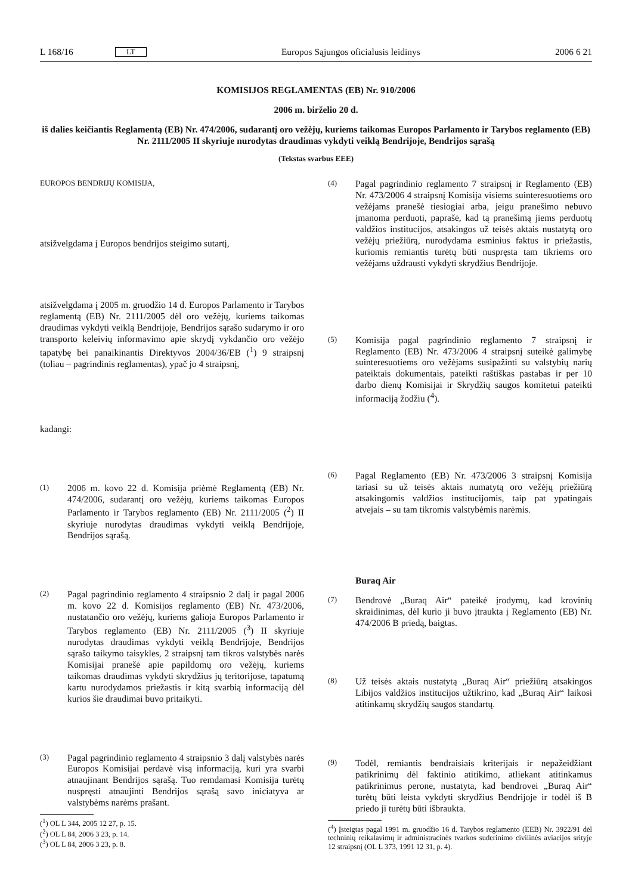L 168/16 LT Europos Sąjungos oficialusis leidinys 2006 6 21
KOMISIJOS REGLAMENTAS (EB) Nr. 910/2006
2006 m. birželio 20 d.
iš dalies keičiantis Reglamentą (EB) Nr. 474/2006, sudarantį oro vežėjų, kuriems taikomas Europos Parlamento ir Tarybos reglamento (EB) Nr. 2111/2005 II skyriuje nurodytas draudimas vykdyti veiklą Bendrijoje, Bendrijos sąrašą
(Tekstas svarbus EEE)
EUROPOS BENDRIJŲ KOMISIJA,
atsižvelgdama į Europos bendrijos steigimo sutartį,
atsižvelgdama į 2005 m. gruodžio 14 d. Europos Parlamento ir Tarybos reglamentą (EB) Nr. 2111/2005 dėl oro vežėjų, kuriems taikomas draudimas vykdyti veiklą Bendrijoje, Bendrijos sąrašo sudarymo ir oro transporto keleivių informavimo apie skrydį vykdančio oro vežėjo tapatybę bei panaikinantis Direktyvos 2004/36/EB (<sup>1</sup>) 9 straipsnį (toliau – pagrindinis reglamentas), ypač jo 4 straipsnį,
kadangi:
(1) 2006 m. kovo 22 d. Komisija priėmė Reglamentą (EB) Nr. 474/2006, sudarantį oro vežėjų, kuriems taikomas Europos Parlamento ir Tarybos reglamento (EB) Nr. 2111/2005 (<sup>2</sup>) II skyriuje nurodytas draudimas vykdyti veiklą Bendrijoje, Bendrijos sąrašą.
(2) Pagal pagrindinio reglamento 4 straipsnio 2 dalį ir pagal 2006 m. kovo 22 d. Komisijos reglamento (EB) Nr. 473/2006, nustatančio oro vežėjų, kuriems galioja Europos Parlamento ir Tarybos reglamento (EB) Nr. 2111/2005 (<sup>3</sup>) II skyriuje nurodytas draudimas vykdyti veiklą Bendrijoje, Bendrijos sąrašo taikymo taisykles, 2 straipsnį tam tikros valstybės narės Komisijai pranešė apie papildomų oro vežėjų, kuriems taikomas draudimas vykdyti skrydžius jų teritorijose, tapatumą kartu nurodydamos priežastis ir kitą svarbią informaciją dėl kurios šie draudimai buvo pritaikyti.
(3) Pagal pagrindinio reglamento 4 straipsnio 3 dalį valstybės narės Europos Komisijai perdavė visą informaciją, kuri yra svarbi atnaujinant Bendrijos sąrašą. Tuo remdamasi Komisija turėtų nuspręsti atnaujinti Bendrijos sąrašą savo iniciatyva ar valstybėms narėms prašant.
(<sup>1</sup>) OL L 344, 2005 12 27, p. 15.
(<sup>2</sup>) OL L 84, 2006 3 23, p. 14.
(<sup>3</sup>) OL L 84, 2006 3 23, p. 8.
(4) Pagal pagrindinio reglamento 7 straipsnį ir Reglamento (EB) Nr. 473/2006 4 straipsnį Komisija visiems suinteresuotiems oro vežėjams pranešė tiesiogiai arba, jeigu pranešimo nebuvo įmanoma perduoti, paprašė, kad tą pranešimą jiems perduotų valdžios institucijos, atsakingos už teisės aktais nustatytą oro vežėjų priežiūrą, nurodydama esminius faktus ir priežastis, kuriomis remiantis turėtų būti nuspręsta tam tikriems oro vežėjams uždrausti vykdyti skrydžius Bendrijoje.
(5) Komisija pagal pagrindinio reglamento 7 straipsnį ir Reglamento (EB) Nr. 473/2006 4 straipsnį suteikė galimybę suinteresuotiems oro vežėjams susipažinti su valstybių narių pateiktais dokumentais, pateikti raštiškas pastabas ir per 10 darbo dienų Komisijai ir Skrydžių saugos komitetui pateikti informaciją žodžiu (<sup>4</sup>).
(6) Pagal Reglamento (EB) Nr. 473/2006 3 straipsnį Komisija tariasi su už teisės aktais numatytą oro vežėjų priežiūrą atsakingomis valdžios institucijomis, taip pat ypatingais atvejais – su tam tikromis valstybėmis narėmis.
Buraq Air
(7) Bendrovė „Buraq Air“ pateikė įrodymų, kad krovinių skraidinimas, dėl kurio ji buvo įtraukta į Reglamento (EB) Nr. 474/2006 B priedą, baigtas.
(8) Už teisės aktais nustatytą „Buraq Air“ priežiūrą atsakingos Libijos valdžios institucijos užtikrino, kad „Buraq Air“ laikosi atitinkamų skrydžių saugos standartų.
(9) Todėl, remiantis bendraisiais kriterijais ir nepažeidžiant patikrinimų dėl faktinio atitikimo, atliekant atitinkamus patikrinimus perone, nustatyta, kad bendrovei „Buraq Air“ turėtų būti leista vykdyti skrydžius Bendrijoje ir todėl iš B priedo ji turėtų būti išbraukta.
(<sup>4</sup>) Įsteigtas pagal 1991 m. gruodžio 16 d. Tarybos reglamento (EEB) Nr. 3922/91 dėl techninių reikalavimų ir administracinės tvarkos suderinimo civilinės aviacijos srityje 12 straipsnį (OL L 373, 1991 12 31, p. 4).